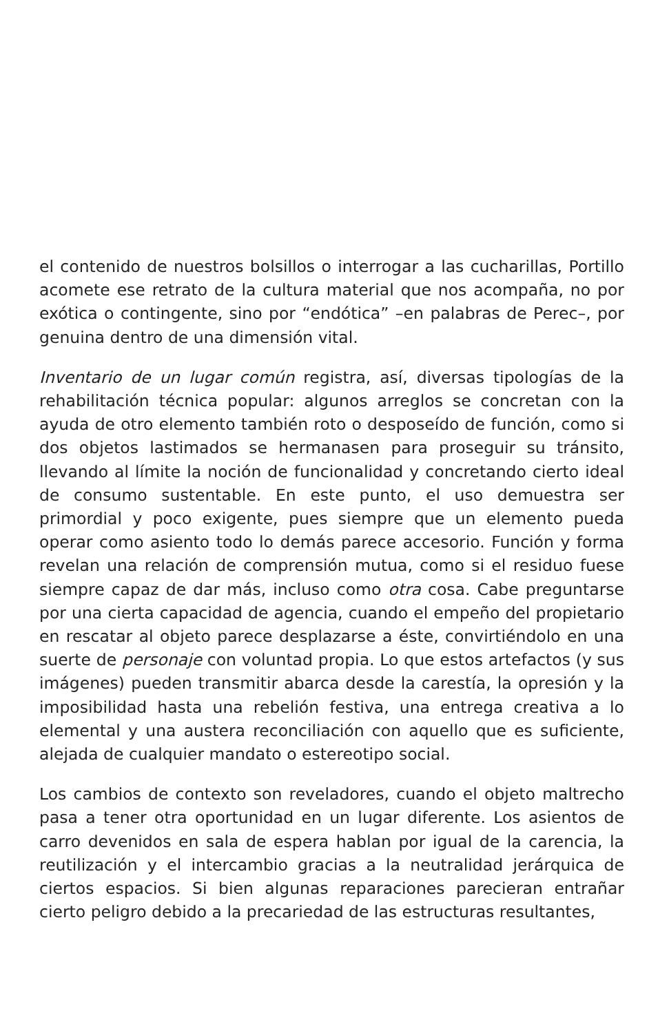el contenido de nuestros bolsillos o interrogar a las cucharillas, Portillo acomete ese retrato de la cultura material que nos acompaña, no por exótica o contingente, sino por “endótica” –en palabras de Perec–, por genuina dentro de una dimensión vital.
Inventario de un lugar común registra, así, diversas tipologías de la rehabilitación técnica popular: algunos arreglos se concretan con la ayuda de otro elemento también roto o desposeído de función, como si dos objetos lastimados se hermanasen para proseguir su tránsito, llevando al límite la noción de funcionalidad y concretando cierto ideal de consumo sustentable. En este punto, el uso demuestra ser primordial y poco exigente, pues siempre que un elemento pueda operar como asiento todo lo demás parece accesorio. Función y forma revelan una relación de comprensión mutua, como si el residuo fuese siempre capaz de dar más, incluso como otra cosa. Cabe preguntarse por una cierta capacidad de agencia, cuando el empeño del propietario en rescatar al objeto parece desplazarse a éste, convirtiéndolo en una suerte de personaje con voluntad propia. Lo que estos artefactos (y sus imágenes) pueden transmitir abarca desde la carestía, la opresión y la imposibilidad hasta una rebelión festiva, una entrega creativa a lo elemental y una austera reconciliación con aquello que es suficiente, alejada de cualquier mandato o estereotipo social.
Los cambios de contexto son reveladores, cuando el objeto maltrecho pasa a tener otra oportunidad en un lugar diferente. Los asientos de carro devenidos en sala de espera hablan por igual de la carencia, la reutilización y el intercambio gracias a la neutralidad jerárquica de ciertos espacios. Si bien algunas reparaciones parecieran entrañar cierto peligro debido a la precariedad de las estructuras resultantes,